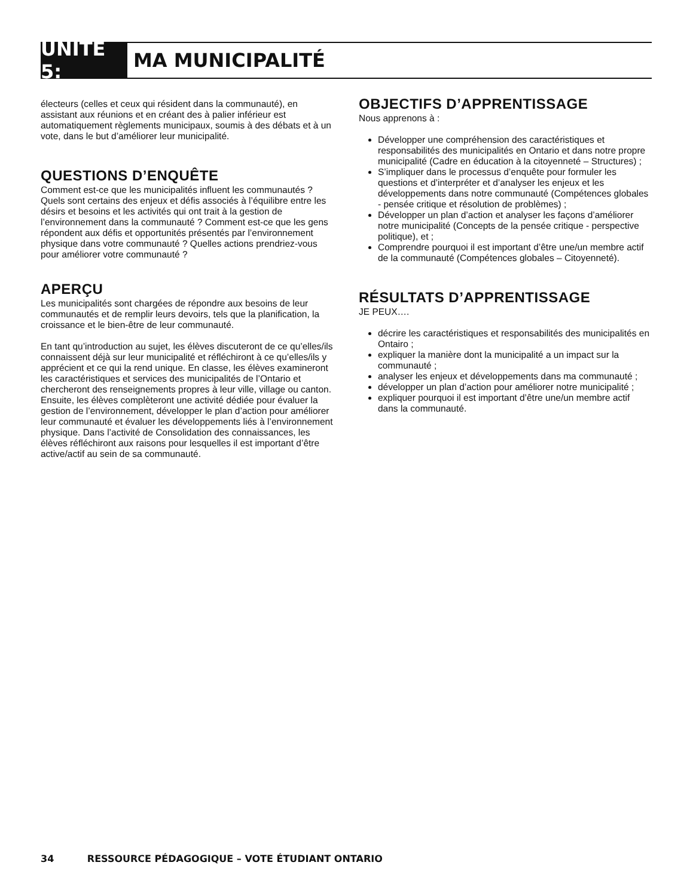UNITÉ 5:
MA MUNICIPALITÉ
électeurs (celles et ceux qui résident dans la communauté), en assistant aux réunions et en créant des à palier inférieur est automatiquement règlements municipaux, soumis à des débats et à un vote, dans le but d’améliorer leur municipalité.
QUESTIONS D’ENQUÊTE
Comment est-ce que les municipalités influent les communautés ? Quels sont certains des enjeux et défis associés à l’équilibre entre les désirs et besoins et les activités qui ont trait à la gestion de l’environnement dans la communauté ? Comment est-ce que les gens répondent aux défis et opportunités présentés par l’environnement physique dans votre communauté ? Quelles actions prendriez-vous pour améliorer votre communauté ?
APERÇU
Les municipalités sont chargées de répondre aux besoins de leur communautés et de remplir leurs devoirs, tels que la planification, la croissance et le bien-être de leur communauté.
En tant qu’introduction au sujet, les élèves discuteront de ce qu’elles/ils connaissent déjà sur leur municipalité et réfléchiront à ce qu’elles/ils y apprécient et ce qui la rend unique. En classe, les élèves examineront les caractéristiques et services des municipalités de l’Ontario et chercheront des renseignements propres à leur ville, village ou canton. Ensuite, les élèves complèteront une activité dédiée pour évaluer la gestion de l’environnement, développer le plan d’action pour améliorer leur communauté et évaluer les développements liés à l’environnement physique. Dans l’activité de Consolidation des connaissances, les élèves réfléchiront aux raisons pour lesquelles il est important d’être active/actif au sein de sa communauté.
OBJECTIFS D’APPRENTISSAGE
Nous apprenons à :
Développer une compréhension des caractéristiques et responsabilités des municipalités en Ontario et dans notre propre municipalité (Cadre en éducation à la citoyenneté – Structures) ;
S’impliquer dans le processus d’enquête pour formuler les questions et d’interpréter et d’analyser les enjeux et les développements dans notre communauté (Compétences globales - pensée critique et résolution de problèmes) ;
Développer un plan d’action et analyser les façons d’améliorer notre municipalité (Concepts de la pensée critique - perspective politique), et ;
Comprendre pourquoi il est important d’être une/un membre actif de la communauté (Compétences globales – Citoyenneté).
RÉSULTATS D’APPRENTISSAGE
JE PEUX….
décrire les caractéristiques et responsabilités des municipalités en Ontairo ;
expliquer la manière dont la municipalité a un impact sur la communauté ;
analyser les enjeux et développements dans ma communauté ;
développer un plan d’action pour améliorer notre municipalité ;
expliquer pourquoi il est important d’être une/un membre actif dans la communauté.
34 RESSOURCE PÉDAGOGIQUE – VOTE ÉTUDIANT ONTARIO